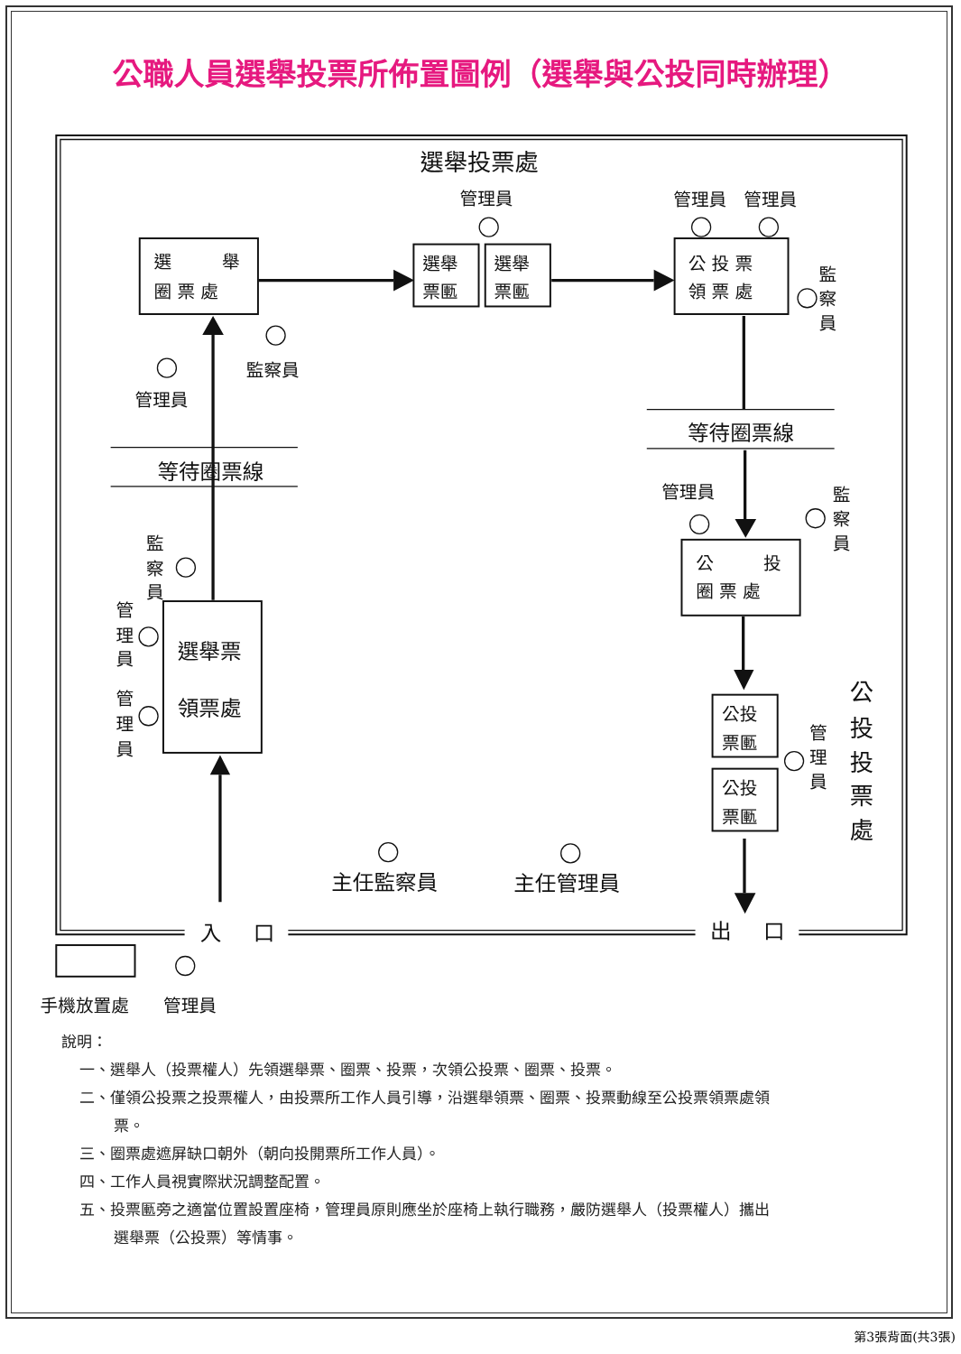公職人員選舉投票所佈置圖例（選舉與公投同時辦理）
選舉投票處
管理員
管理員
管理員
選
舉
圈 票 處
選舉
票匭
選舉
票匭
公 投 票
領 票 處
監
察
員
監察員
管理員
等待圈票線
等待圈票線
管理員
監
察
員
公
投
圈 票 處
監
察
員
管
理
員
選舉票
領票處
管
理
員
公投
票匭
公投
票匭
管
理
員
公
投
投
票
處
主任監察員
主任管理員
入
口
出
口
手機放置處
管理員
說明：
一、選舉人（投票權人）先領選舉票、圈票、投票，次領公投票、圈票、投票。
二、僅領公投票之投票權人，由投票所工作人員引導，沿選舉領票、圈票、投票動線至公投票領票處領
票。
三、圈票處遮屏缺口朝外（朝向投開票所工作人員）。
四、工作人員視實際狀況調整配置。
五、投票匭旁之適當位置設置座椅，管理員原則應坐於座椅上執行職務，嚴防選舉人（投票權人）攜出
選舉票（公投票）等情事。
第3張背面(共3張)